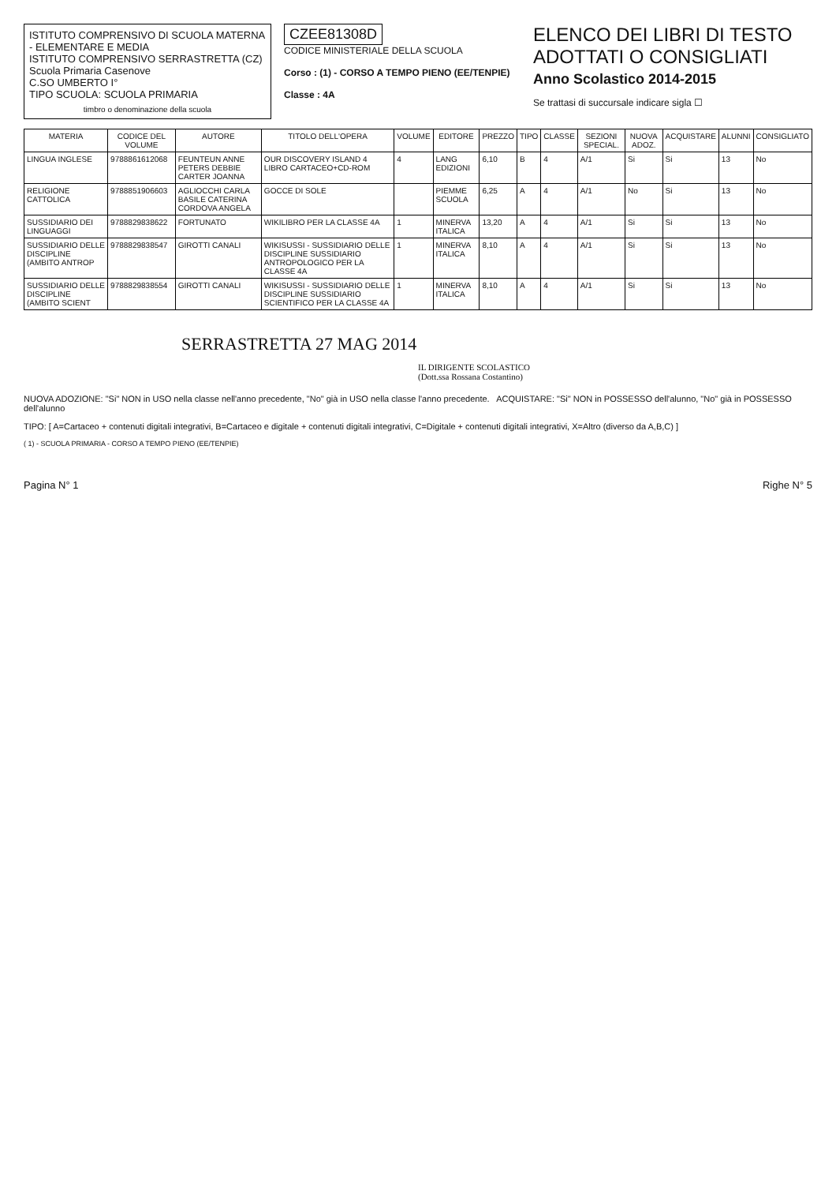ISTITUTO COMPRENSIVO DI SCUOLA MATERNA - ELEMENTARE E MEDIA
ISTITUTO COMPRENSIVO SERRASTRETTA (CZ)
Scuola Primaria Casenove
C.SO UMBERTO I°
TIPO SCUOLA: SCUOLA PRIMARIA
timbro o denominazione della scuola
CZEE81308D
CODICE MINISTERIALE DELLA SCUOLA
Corso : (1) - CORSO A TEMPO PIENO (EE/TENPIE)
Classe : 4A
ELENCO DEI LIBRI DI TESTO ADOTTATI O CONSIGLIATI
Anno Scolastico 2014-2015
Se trattasi di succursale indicare sigla ☐
| MATERIA | CODICE DEL VOLUME | AUTORE | TITOLO DELL'OPERA | VOLUME | EDITORE | PREZZO | TIPO | CLASSE | SEZIONI SPECIAL. | NUOVA ADOZ. | ACQUISTARE | ALUNNI | CONSIGLIATO |
| --- | --- | --- | --- | --- | --- | --- | --- | --- | --- | --- | --- | --- | --- |
| LINGUA INGLESE | 9788861612068 | FEUNTEUN ANNE PETERS DEBBIE CARTER JOANNA | OUR DISCOVERY ISLAND 4 LIBRO CARTACEO+CD-ROM | 4 | LANG EDIZIONI | 6,10 | B | 4 | A/1 | Si | Si | 13 | No |
| RELIGIONE CATTOLICA | 9788851906603 | AGLIOCCHI CARLA BASILE CATERINA CORDOVA ANGELA | GOCCE DI SOLE | | PIEMME SCUOLA | 6,25 | A | 4 | A/1 | No | Si | 13 | No |
| SUSSIDIARIO DEI LINGUAGGI | 9788829838622 | FORTUNATO | WIKILIBRO PER LA CLASSE 4A | 1 | MINERVA ITALICA | 13,20 | A | 4 | A/1 | Si | Si | 13 | No |
| SUSSIDIARIO DELLE DISCIPLINE (AMBITO ANTROP | 9788829838547 | GIROTTI CANALI | WIKISUSSI - SUSSIDIARIO DELLE DISCIPLINE SUSSIDIARIO ANTROPOLOGICO PER LA CLASSE 4A | 1 | MINERVA ITALICA | 8,10 | A | 4 | A/1 | Si | Si | 13 | No |
| SUSSIDIARIO DELLE DISCIPLINE (AMBITO SCIENT | 9788829838554 | GIROTTI CANALI | WIKISUSSI - SUSSIDIARIO DELLE DISCIPLINE SUSSIDIARIO SCIENTIFICO PER LA CLASSE 4A | 1 | MINERVA ITALICA | 8,10 | A | 4 | A/1 | Si | Si | 13 | No |
SERRASTRETTA 27 MAG 2014
IL DIRIGENTE SCOLASTICO
(Dott.ssa Rossana Costantino)
NUOVA ADOZIONE: "Si" NON in USO nella classe nell'anno precedente, "No" già in USO nella classe l'anno precedente. ACQUISTARE: "Si" NON in POSSESSO dell'alunno, "No" già in POSSESSO dell'alunno
TIPO: [ A=Cartaceo + contenuti digitali integrativi, B=Cartaceo e digitale + contenuti digitali integrativi, C=Digitale + contenuti digitali integrativi, X=Altro (diverso da A,B,C) ]
( 1) - SCUOLA PRIMARIA - CORSO A TEMPO PIENO (EE/TENPIE)
Pagina N° 1 Righe N° 5